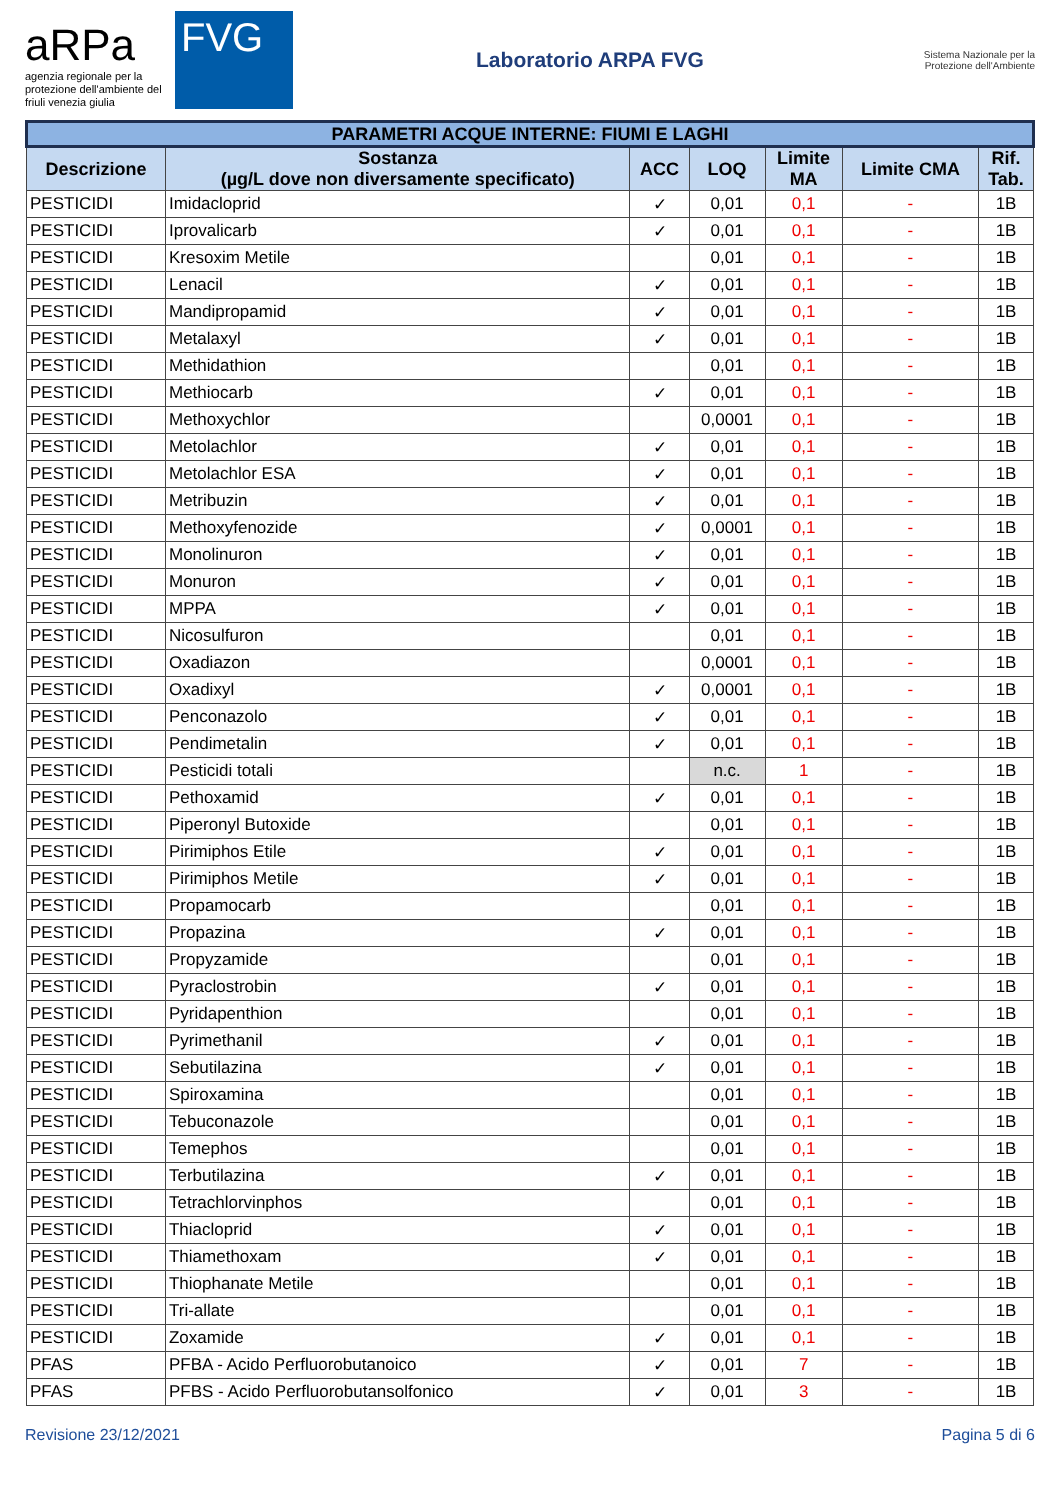aRPa
agenzia regionale per la protezione dell'ambiente del friuli venezia giulia
FVG
Laboratorio ARPA FVG
Sistema Nazionale per la Protezione dell'Ambiente
| PARAMETRI ACQUE INTERNE: FIUMI E LAGHI | | | | | | |
| --- | --- | --- | --- | --- | --- | --- |
| Descrizione | Sostanza (µg/L dove non diversamente specificato) | ACC | LOQ | Limite MA | Limite CMA | Rif. Tab. |
| PESTICIDI | Imidacloprid | ✓ | 0,01 | 0,1 | - | 1B |
| PESTICIDI | Iprovalicarb | ✓ | 0,01 | 0,1 | - | 1B |
| PESTICIDI | Kresoxim Metile | | 0,01 | 0,1 | - | 1B |
| PESTICIDI | Lenacil | ✓ | 0,01 | 0,1 | - | 1B |
| PESTICIDI | Mandipropamid | ✓ | 0,01 | 0,1 | - | 1B |
| PESTICIDI | Metalaxyl | ✓ | 0,01 | 0,1 | - | 1B |
| PESTICIDI | Methidathion | | 0,01 | 0,1 | - | 1B |
| PESTICIDI | Methiocarb | ✓ | 0,01 | 0,1 | - | 1B |
| PESTICIDI | Methoxychlor | | 0,0001 | 0,1 | - | 1B |
| PESTICIDI | Metolachlor | ✓ | 0,01 | 0,1 | - | 1B |
| PESTICIDI | Metolachlor ESA | ✓ | 0,01 | 0,1 | - | 1B |
| PESTICIDI | Metribuzin | ✓ | 0,01 | 0,1 | - | 1B |
| PESTICIDI | Methoxyfenozide | ✓ | 0,0001 | 0,1 | - | 1B |
| PESTICIDI | Monolinuron | ✓ | 0,01 | 0,1 | - | 1B |
| PESTICIDI | Monuron | ✓ | 0,01 | 0,1 | - | 1B |
| PESTICIDI | MPPA | ✓ | 0,01 | 0,1 | - | 1B |
| PESTICIDI | Nicosulfuron | | 0,01 | 0,1 | - | 1B |
| PESTICIDI | Oxadiazon | | 0,0001 | 0,1 | - | 1B |
| PESTICIDI | Oxadixyl | ✓ | 0,0001 | 0,1 | - | 1B |
| PESTICIDI | Penconazolo | ✓ | 0,01 | 0,1 | - | 1B |
| PESTICIDI | Pendimetalin | ✓ | 0,01 | 0,1 | - | 1B |
| PESTICIDI | Pesticidi totali | | n.c. | 1 | - | 1B |
| PESTICIDI | Pethoxamid | ✓ | 0,01 | 0,1 | - | 1B |
| PESTICIDI | Piperonyl Butoxide | | 0,01 | 0,1 | - | 1B |
| PESTICIDI | Pirimiphos Etile | ✓ | 0,01 | 0,1 | - | 1B |
| PESTICIDI | Pirimiphos Metile | ✓ | 0,01 | 0,1 | - | 1B |
| PESTICIDI | Propamocarb | | 0,01 | 0,1 | - | 1B |
| PESTICIDI | Propazina | ✓ | 0,01 | 0,1 | - | 1B |
| PESTICIDI | Propyzamide | | 0,01 | 0,1 | - | 1B |
| PESTICIDI | Pyraclostrobin | ✓ | 0,01 | 0,1 | - | 1B |
| PESTICIDI | Pyridapenthion | | 0,01 | 0,1 | - | 1B |
| PESTICIDI | Pyrimethanil | ✓ | 0,01 | 0,1 | - | 1B |
| PESTICIDI | Sebutilazina | ✓ | 0,01 | 0,1 | - | 1B |
| PESTICIDI | Spiroxamina | | 0,01 | 0,1 | - | 1B |
| PESTICIDI | Tebuconazole | | 0,01 | 0,1 | - | 1B |
| PESTICIDI | Temephos | | 0,01 | 0,1 | - | 1B |
| PESTICIDI | Terbutilazina | ✓ | 0,01 | 0,1 | - | 1B |
| PESTICIDI | Tetrachlorvinphos | | 0,01 | 0,1 | - | 1B |
| PESTICIDI | Thiacloprid | ✓ | 0,01 | 0,1 | - | 1B |
| PESTICIDI | Thiamethoxam | ✓ | 0,01 | 0,1 | - | 1B |
| PESTICIDI | Thiophanate Metile | | 0,01 | 0,1 | - | 1B |
| PESTICIDI | Tri-allate | | 0,01 | 0,1 | - | 1B |
| PESTICIDI | Zoxamide | ✓ | 0,01 | 0,1 | - | 1B |
| PFAS | PFBA - Acido Perfluorobutanoico | ✓ | 0,01 | 7 | - | 1B |
| PFAS | PFBS - Acido Perfluorobutansolfonico | ✓ | 0,01 | 3 | - | 1B |
Revisione 23/12/2021 Pagina 5 di 6